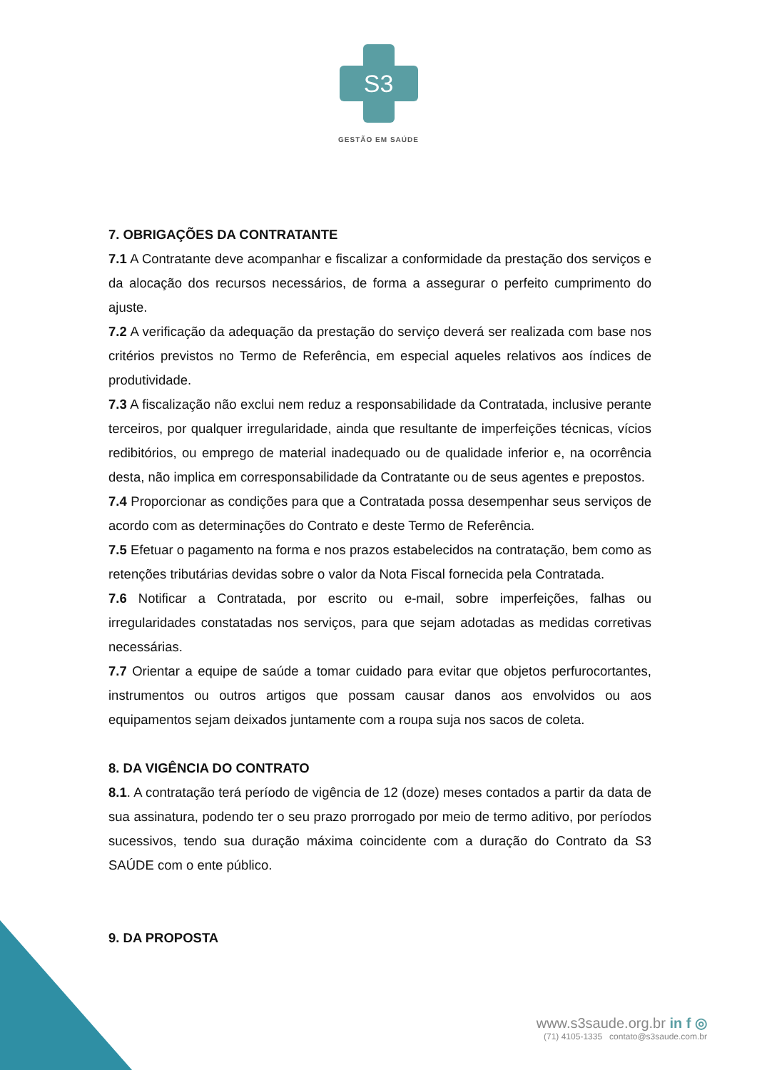S3
GESTÃO EM SAÚDE
7. OBRIGAÇÕES DA CONTRATANTE
7.1 A Contratante deve acompanhar e fiscalizar a conformidade da prestação dos serviços e da alocação dos recursos necessários, de forma a assegurar o perfeito cumprimento do ajuste.
7.2 A verificação da adequação da prestação do serviço deverá ser realizada com base nos critérios previstos no Termo de Referência, em especial aqueles relativos aos índices de produtividade.
7.3 A fiscalização não exclui nem reduz a responsabilidade da Contratada, inclusive perante terceiros, por qualquer irregularidade, ainda que resultante de imperfeições técnicas, vícios redibitórios, ou emprego de material inadequado ou de qualidade inferior e, na ocorrência desta, não implica em corresponsabilidade da Contratante ou de seus agentes e prepostos.
7.4 Proporcionar as condições para que a Contratada possa desempenhar seus serviços de acordo com as determinações do Contrato e deste Termo de Referência.
7.5 Efetuar o pagamento na forma e nos prazos estabelecidos na contratação, bem como as retenções tributárias devidas sobre o valor da Nota Fiscal fornecida pela Contratada.
7.6 Notificar a Contratada, por escrito ou e-mail, sobre imperfeições, falhas ou irregularidades constatadas nos serviços, para que sejam adotadas as medidas corretivas necessárias.
7.7 Orientar a equipe de saúde a tomar cuidado para evitar que objetos perfurocortantes, instrumentos ou outros artigos que possam causar danos aos envolvidos ou aos equipamentos sejam deixados juntamente com a roupa suja nos sacos de coleta.
8. DA VIGÊNCIA DO CONTRATO
8.1. A contratação terá período de vigência de 12 (doze) meses contados a partir da data de sua assinatura, podendo ter o seu prazo prorrogado por meio de termo aditivo, por períodos sucessivos, tendo sua duração máxima coincidente com a duração do Contrato da S3 SAÚDE com o ente público.
9. DA PROPOSTA
www.s3saude.org.br in f ◎
(71) 4105-1335 contato@s3saude.com.br